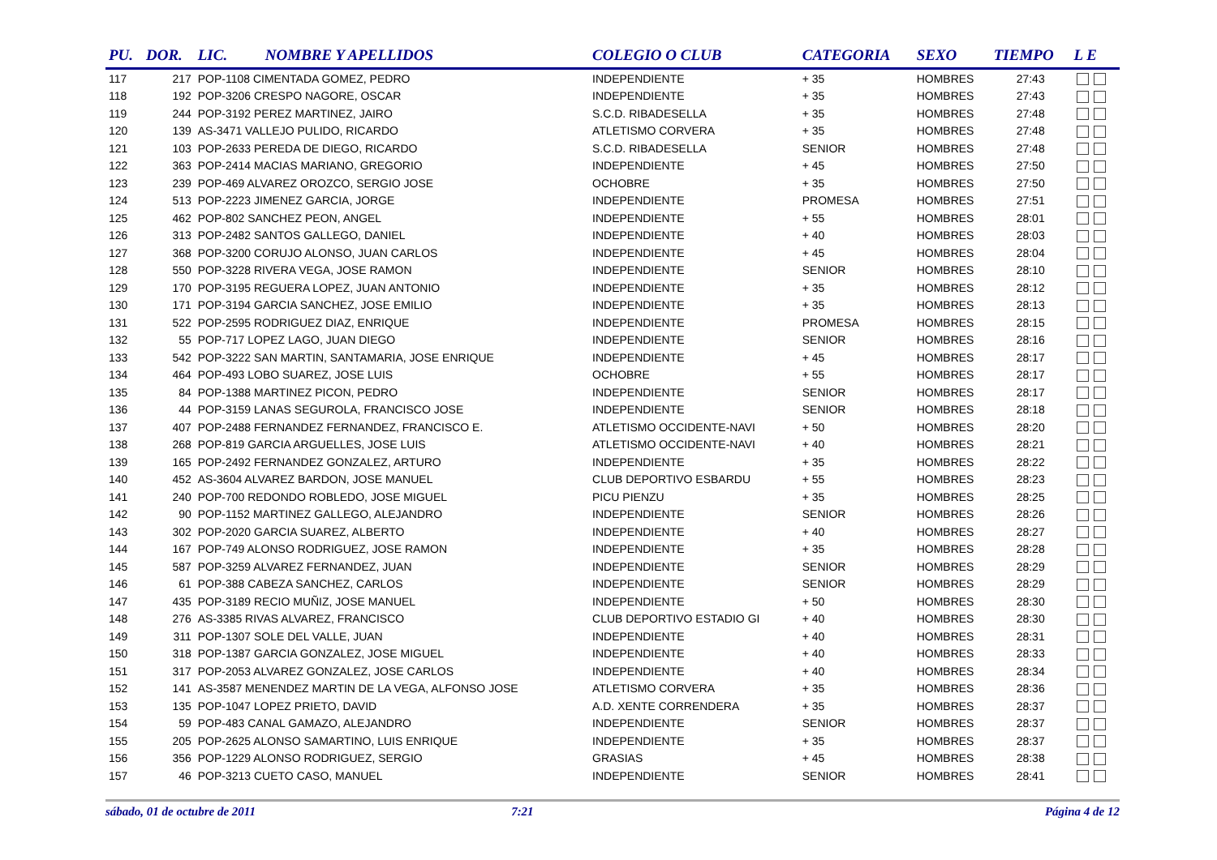| PU. | DOR. | LIC. | NOMBRE Y APELLIDOS | COLEGIO O CLUB | CATEGORIA | SEXO | TIEMPO | L E |
| --- | --- | --- | --- | --- | --- | --- | --- | --- |
| 117 | 217 | POP-1108 CIMENTADA GOMEZ, PEDRO | | INDEPENDIENTE | + 35 | HOMBRES | 27:43 | |
| 118 | 192 | POP-3206 CRESPO NAGORE, OSCAR | | INDEPENDIENTE | + 35 | HOMBRES | 27:43 | |
| 119 | 244 | POP-3192 PEREZ MARTINEZ, JAIRO | | S.C.D. RIBADESELLA | + 35 | HOMBRES | 27:48 | |
| 120 | 139 | AS-3471 VALLEJO PULIDO, RICARDO | | ATLETISMO CORVERA | + 35 | HOMBRES | 27:48 | |
| 121 | 103 | POP-2633 PEREDA DE DIEGO, RICARDO | | S.C.D. RIBADESELLA | SENIOR | HOMBRES | 27:48 | |
| 122 | 363 | POP-2414 MACIAS MARIANO, GREGORIO | | INDEPENDIENTE | + 45 | HOMBRES | 27:50 | |
| 123 | 239 | POP-469 ALVAREZ OROZCO, SERGIO JOSE | | OCHOBRE | + 35 | HOMBRES | 27:50 | |
| 124 | 513 | POP-2223 JIMENEZ GARCIA, JORGE | | INDEPENDIENTE | PROMESA | HOMBRES | 27:51 | |
| 125 | 462 | POP-802 SANCHEZ PEON, ANGEL | | INDEPENDIENTE | + 55 | HOMBRES | 28:01 | |
| 126 | 313 | POP-2482 SANTOS GALLEGO, DANIEL | | INDEPENDIENTE | + 40 | HOMBRES | 28:03 | |
| 127 | 368 | POP-3200 CORUJO ALONSO, JUAN CARLOS | | INDEPENDIENTE | + 45 | HOMBRES | 28:04 | |
| 128 | 550 | POP-3228 RIVERA VEGA, JOSE RAMON | | INDEPENDIENTE | SENIOR | HOMBRES | 28:10 | |
| 129 | 170 | POP-3195 REGUERA LOPEZ, JUAN ANTONIO | | INDEPENDIENTE | + 35 | HOMBRES | 28:12 | |
| 130 | 171 | POP-3194 GARCIA SANCHEZ, JOSE EMILIO | | INDEPENDIENTE | + 35 | HOMBRES | 28:13 | |
| 131 | 522 | POP-2595 RODRIGUEZ DIAZ, ENRIQUE | | INDEPENDIENTE | PROMESA | HOMBRES | 28:15 | |
| 132 | 55 | POP-717 LOPEZ LAGO, JUAN DIEGO | | INDEPENDIENTE | SENIOR | HOMBRES | 28:16 | |
| 133 | 542 | POP-3222 SAN MARTIN, SANTAMARIA, JOSE ENRIQUE | | INDEPENDIENTE | + 45 | HOMBRES | 28:17 | |
| 134 | 464 | POP-493 LOBO SUAREZ, JOSE LUIS | | OCHOBRE | + 55 | HOMBRES | 28:17 | |
| 135 | 84 | POP-1388 MARTINEZ PICON, PEDRO | | INDEPENDIENTE | SENIOR | HOMBRES | 28:17 | |
| 136 | 44 | POP-3159 LANAS SEGUROLA, FRANCISCO JOSE | | INDEPENDIENTE | SENIOR | HOMBRES | 28:18 | |
| 137 | 407 | POP-2488 FERNANDEZ FERNANDEZ, FRANCISCO E. | | ATLETISMO OCCIDENTE-NAVI | + 50 | HOMBRES | 28:20 | |
| 138 | 268 | POP-819 GARCIA ARGUELLES, JOSE LUIS | | ATLETISMO OCCIDENTE-NAVI | + 40 | HOMBRES | 28:21 | |
| 139 | 165 | POP-2492 FERNANDEZ GONZALEZ, ARTURO | | INDEPENDIENTE | + 35 | HOMBRES | 28:22 | |
| 140 | 452 | AS-3604 ALVAREZ BARDON, JOSE MANUEL | | CLUB DEPORTIVO ESBARDU | + 55 | HOMBRES | 28:23 | |
| 141 | 240 | POP-700 REDONDO ROBLEDO, JOSE MIGUEL | | PICU PIENZU | + 35 | HOMBRES | 28:25 | |
| 142 | 90 | POP-1152 MARTINEZ GALLEGO, ALEJANDRO | | INDEPENDIENTE | SENIOR | HOMBRES | 28:26 | |
| 143 | 302 | POP-2020 GARCIA SUAREZ, ALBERTO | | INDEPENDIENTE | + 40 | HOMBRES | 28:27 | |
| 144 | 167 | POP-749 ALONSO RODRIGUEZ, JOSE RAMON | | INDEPENDIENTE | + 35 | HOMBRES | 28:28 | |
| 145 | 587 | POP-3259 ALVAREZ FERNANDEZ, JUAN | | INDEPENDIENTE | SENIOR | HOMBRES | 28:29 | |
| 146 | 61 | POP-388 CABEZA SANCHEZ, CARLOS | | INDEPENDIENTE | SENIOR | HOMBRES | 28:29 | |
| 147 | 435 | POP-3189 RECIO MUÑIZ, JOSE MANUEL | | INDEPENDIENTE | + 50 | HOMBRES | 28:30 | |
| 148 | 276 | AS-3385 RIVAS ALVAREZ, FRANCISCO | | CLUB DEPORTIVO ESTADIO GI | + 40 | HOMBRES | 28:30 | |
| 149 | 311 | POP-1307 SOLE DEL VALLE, JUAN | | INDEPENDIENTE | + 40 | HOMBRES | 28:31 | |
| 150 | 318 | POP-1387 GARCIA GONZALEZ, JOSE MIGUEL | | INDEPENDIENTE | + 40 | HOMBRES | 28:33 | |
| 151 | 317 | POP-2053 ALVAREZ GONZALEZ, JOSE CARLOS | | INDEPENDIENTE | + 40 | HOMBRES | 28:34 | |
| 152 | 141 | AS-3587 MENENDEZ MARTIN DE LA VEGA, ALFONSO JOSE | | ATLETISMO CORVERA | + 35 | HOMBRES | 28:36 | |
| 153 | 135 | POP-1047 LOPEZ PRIETO, DAVID | | A.D. XENTE CORRENDERA | + 35 | HOMBRES | 28:37 | |
| 154 | 59 | POP-483 CANAL GAMAZO, ALEJANDRO | | INDEPENDIENTE | SENIOR | HOMBRES | 28:37 | |
| 155 | 205 | POP-2625 ALONSO SAMARTINO, LUIS ENRIQUE | | INDEPENDIENTE | + 35 | HOMBRES | 28:37 | |
| 156 | 356 | POP-1229 ALONSO RODRIGUEZ, SERGIO | | GRASIAS | + 45 | HOMBRES | 28:38 | |
| 157 | 46 | POP-3213 CUETO CASO, MANUEL | | INDEPENDIENTE | SENIOR | HOMBRES | 28:41 | |
sábado, 01 de octubre de 2011 7:21 Página 4 de 12